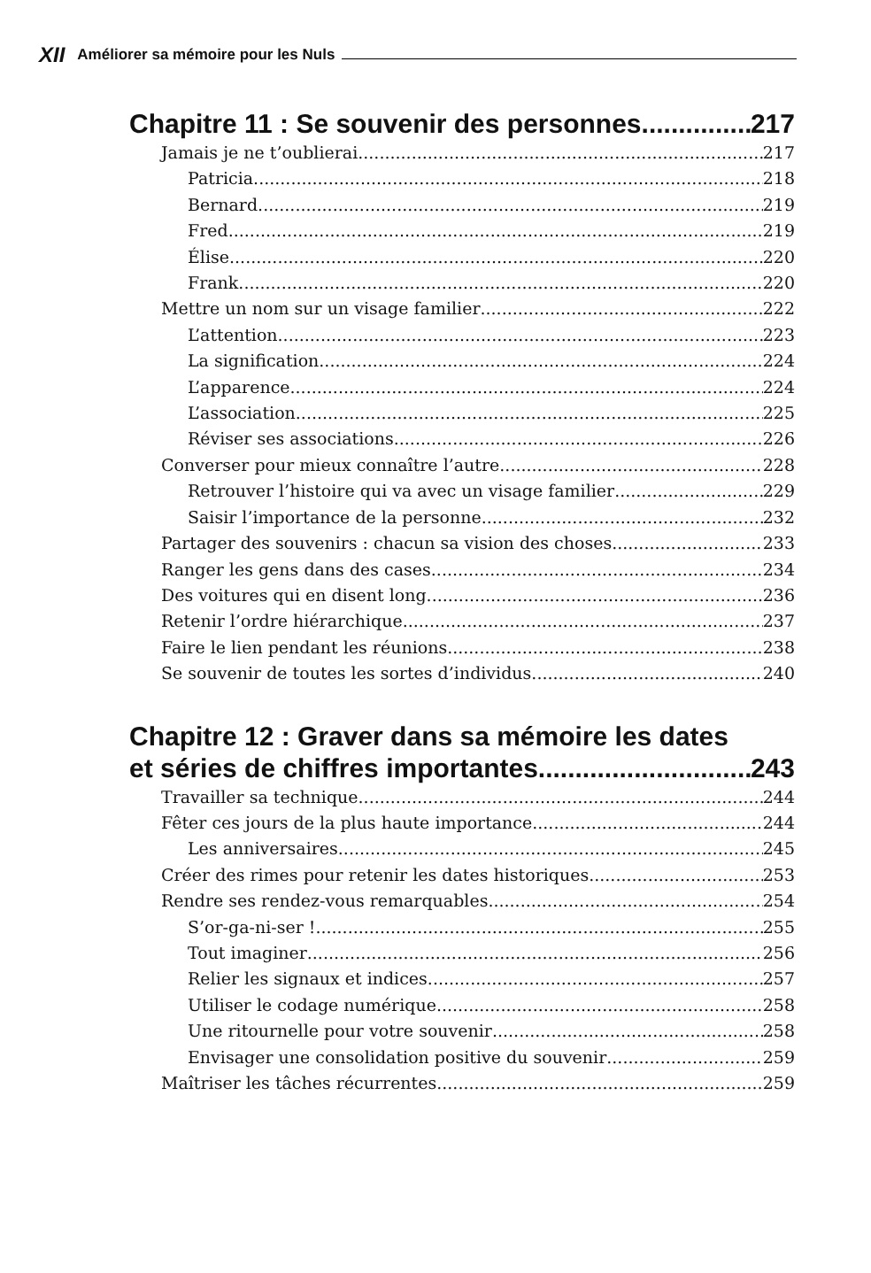XII Améliorer sa mémoire pour les Nuls
Chapitre 11 : Se souvenir des personnes 217
Jamais je ne t’oublierai 217
Patricia 218
Bernard 219
Fred 219
Élise 220
Frank 220
Mettre un nom sur un visage familier 222
L’attention 223
La signification 224
L’apparence 224
L’association 225
Réviser ses associations 226
Converser pour mieux connaître l’autre 228
Retrouver l’histoire qui va avec un visage familier 229
Saisir l’importance de la personne 232
Partager des souvenirs : chacun sa vision des choses 233
Ranger les gens dans des cases 234
Des voitures qui en disent long 236
Retenir l’ordre hiérarchique 237
Faire le lien pendant les réunions 238
Se souvenir de toutes les sortes d’individus 240
Chapitre 12 : Graver dans sa mémoire les dates
et séries de chiffres importantes 243
Travailler sa technique 244
Fêter ces jours de la plus haute importance 244
Les anniversaires 245
Créer des rimes pour retenir les dates historiques 253
Rendre ses rendez-vous remarquables 254
S’or-ga-ni-ser ! 255
Tout imaginer 256
Relier les signaux et indices 257
Utiliser le codage numérique 258
Une ritournelle pour votre souvenir 258
Envisager une consolidation positive du souvenir 259
Maîtriser les tâches récurrentes 259